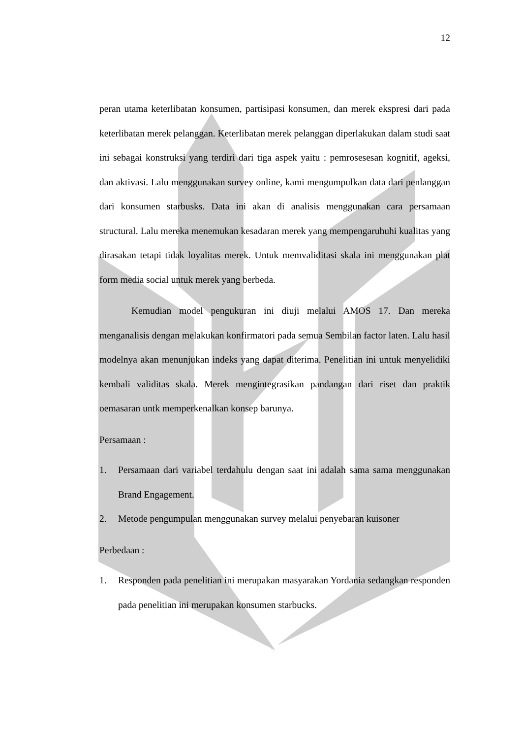12
peran utama keterlibatan konsumen, partisipasi konsumen, dan merek ekspresi dari pada keterlibatan merek pelanggan. Keterlibatan merek pelanggan diperlakukan dalam studi saat ini sebagai konstruksi yang terdiri dari tiga aspek yaitu : pemrosesesan kognitif, ageksi, dan aktivasi. Lalu menggunakan survey online, kami mengumpulkan data dari penlanggan dari konsumen starbusks. Data ini akan di analisis menggunakan cara persamaan structural. Lalu mereka menemukan kesadaran merek yang mempengaruhuhi kualitas yang dirasakan tetapi tidak loyalitas merek. Untuk memvaliditasi skala ini menggunakan plat form media social untuk merek yang berbeda.
Kemudian model pengukuran ini diuji melalui AMOS 17. Dan mereka menganalisis dengan melakukan konfirmatori pada semua Sembilan factor laten. Lalu hasil modelnya akan menunjukan indeks yang dapat diterima. Penelitian ini untuk menyelidiki kembali validitas skala. Merek mengintegrasikan pandangan dari riset dan praktik oemasaran untk memperkenalkan konsep barunya.
Persamaan :
1. Persamaan dari variabel terdahulu dengan saat ini adalah sama sama menggunakan Brand Engagement.
2. Metode pengumpulan menggunakan survey melalui penyebaran kuisoner
Perbedaan :
1. Responden pada penelitian ini merupakan masyarakan Yordania sedangkan responden pada penelitian ini merupakan konsumen starbucks.